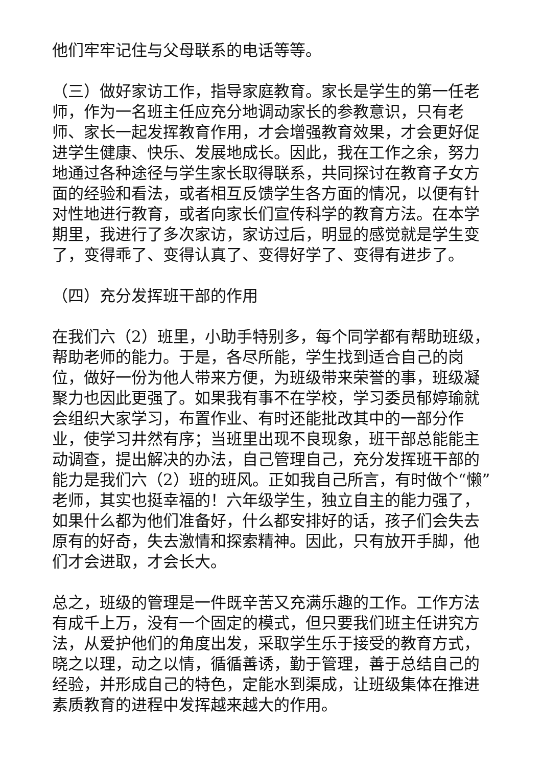他们牢牢记住与父母联系的电话等等。
（三）做好家访工作，指导家庭教育。家长是学生的第一任老师，作为一名班主任应充分地调动家长的参教意识，只有老师、家长一起发挥教育作用，才会增强教育效果，才会更好促进学生健康、快乐、发展地成长。因此，我在工作之余，努力地通过各种途径与学生家长取得联系，共同探讨在教育子女方面的经验和看法，或者相互反馈学生各方面的情况，以便有针对性地进行教育，或者向家长们宣传科学的教育方法。在本学期里，我进行了多次家访，家访过后，明显的感觉就是学生变了，变得乖了、变得认真了、变得好学了、变得有进步了。
（四）充分发挥班干部的作用
在我们六（2）班里，小助手特别多，每个同学都有帮助班级，帮助老师的能力。于是，各尽所能，学生找到适合自己的岗位，做好一份为他人带来方便，为班级带来荣誉的事，班级凝聚力也因此更强了。如果我有事不在学校，学习委员郁婷瑜就会组织大家学习，布置作业、有时还能批改其中的一部分作业，使学习井然有序；当班里出现不良现象，班干部总能能主动调查，提出解决的办法，自己管理自己，充分发挥班干部的能力是我们六（2）班的班风。正如我自己所言，有时做个“懒”老师，其实也挺幸福的！六年级学生，独立自主的能力强了，如果什么都为他们准备好，什么都安排好的话，孩子们会失去原有的好奇，失去激情和探索精神。因此，只有放开手脚，他们才会进取，才会长大。
总之，班级的管理是一件既辛苦又充满乐趣的工作。工作方法有成千上万，没有一个固定的模式，但只要我们班主任讲究方法，从爱护他们的角度出发，采取学生乐于接受的教育方式，晓之以理，动之以情，循循善诱，勤于管理，善于总结自己的经验，并形成自己的特色，定能水到渠成，让班级集体在推进素质教育的进程中发挥越来越大的作用。